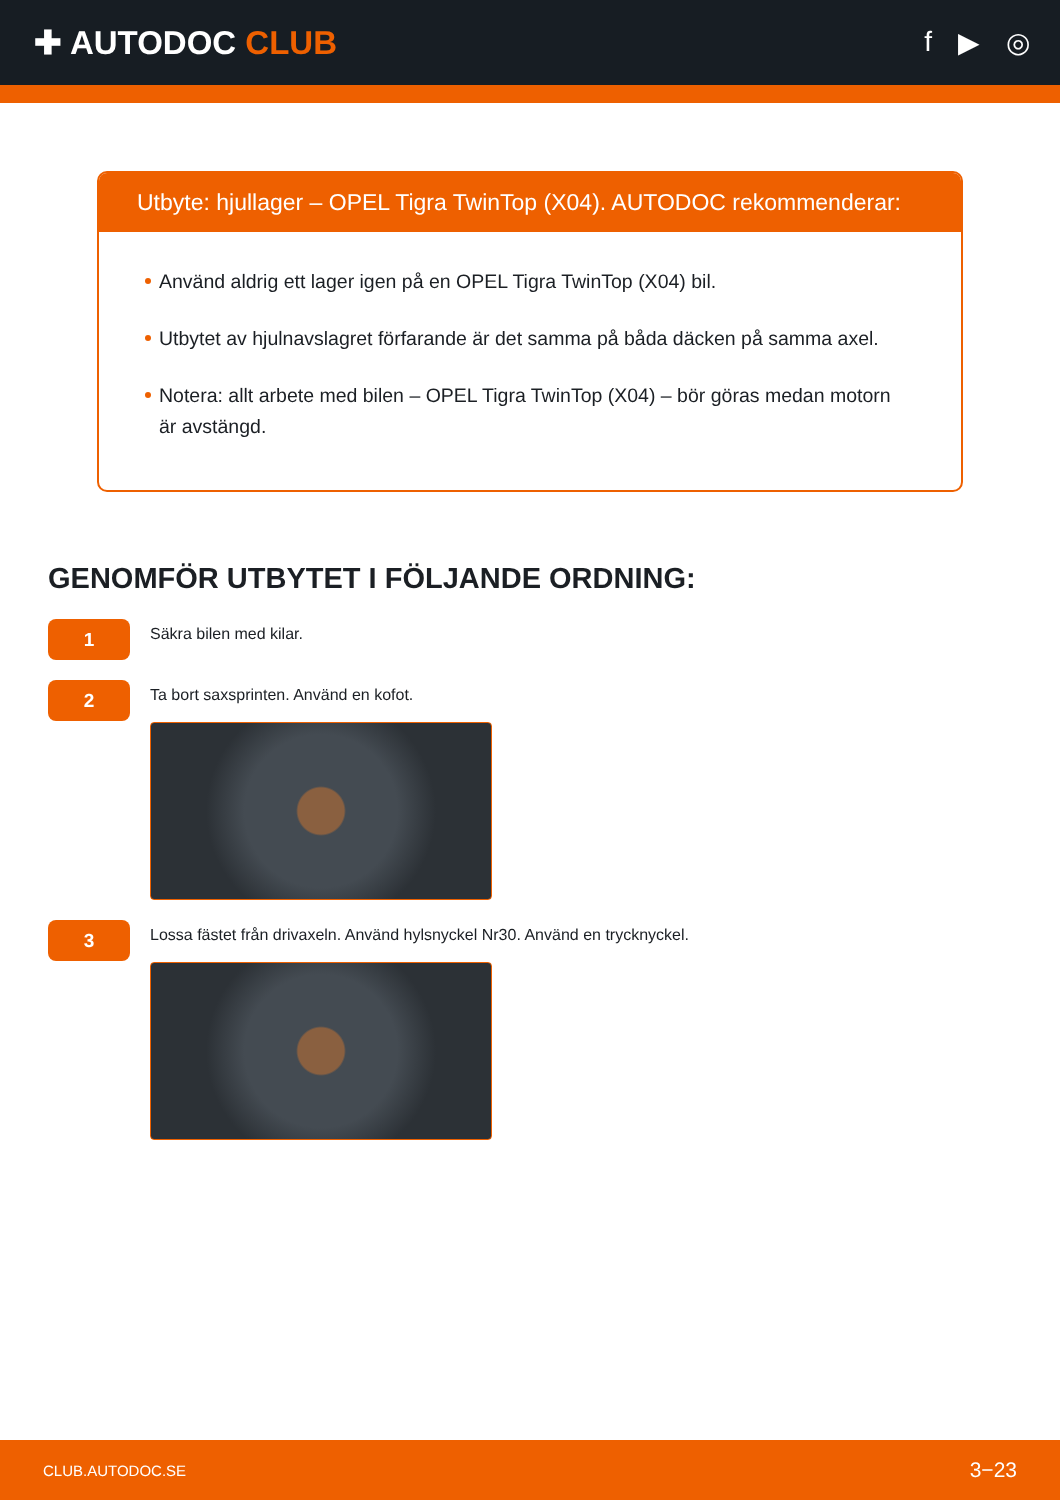✚ AUTODOC CLUB
f ▶ ◎
Utbyte: hjullager – OPEL Tigra TwinTop (X04). AUTODOC rekommenderar:
Använd aldrig ett lager igen på en OPEL Tigra TwinTop (X04) bil.
Utbytet av hjulnavslagret förfarande är det samma på båda däcken på samma axel.
Notera: allt arbete med bilen – OPEL Tigra TwinTop (X04) – bör göras medan motorn är avstängd.
GENOMFÖR UTBYTET I FÖLJANDE ORDNING:
1
Säkra bilen med kilar.
2
Ta bort saxsprinten. Använd en kofot.
3
Lossa fästet från drivaxeln. Använd hylsnyckel Nr30. Använd en trycknyckel.
CLUB.AUTODOC.SE 3−23